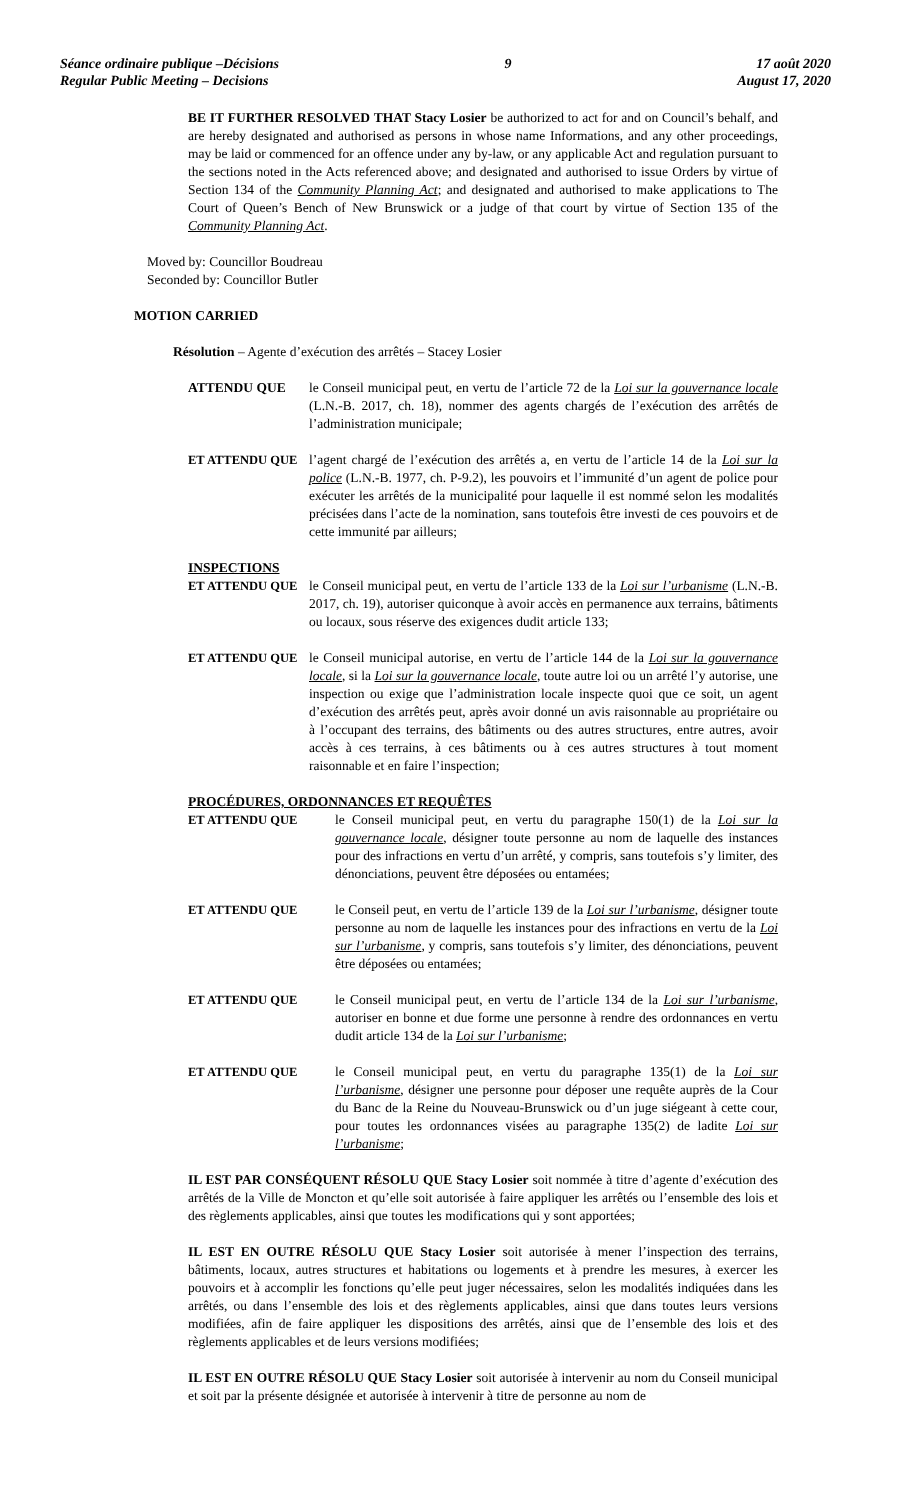Séance ordinaire publique –Décisions
Regular Public Meeting – Decisions
9 17 août 2020
August 17, 2020
BE IT FURTHER RESOLVED THAT Stacy Losier be authorized to act for and on Council’s behalf, and are hereby designated and authorised as persons in whose name Informations, and any other proceedings, may be laid or commenced for an offence under any by-law, or any applicable Act and regulation pursuant to the sections noted in the Acts referenced above; and designated and authorised to issue Orders by virtue of Section 134 of the Community Planning Act; and designated and authorised to make applications to The Court of Queen’s Bench of New Brunswick or a judge of that court by virtue of Section 135 of the Community Planning Act.
Moved by: Councillor Boudreau
Seconded by: Councillor Butler
MOTION CARRIED
Résolution – Agente d’exécution des arrêtés – Stacey Losier
ATTENDU QUE le Conseil municipal peut, en vertu de l’article 72 de la Loi sur la gouvernance locale (L.N.-B. 2017, ch. 18), nommer des agents chargés de l’exécution des arrêtés de l’administration municipale;
ET ATTENDU QUE l’agent chargé de l’exécution des arrêtés a, en vertu de l’article 14 de la Loi sur la police (L.N.-B. 1977, ch. P-9.2), les pouvoirs et l’immunité d’un agent de police pour exécuter les arrêtés de la municipalité pour laquelle il est nommé selon les modalités précisées dans l’acte de la nomination, sans toutefois être investi de ces pouvoirs et de cette immunité par ailleurs;
INSPECTIONS
ET ATTENDU QUE le Conseil municipal peut, en vertu de l’article 133 de la Loi sur l’urbanisme (L.N.-B. 2017, ch. 19), autoriser quiconque à avoir accès en permanence aux terrains, bâtiments ou locaux, sous réserve des exigences dudit article 133;
ET ATTENDU QUE le Conseil municipal autorise, en vertu de l’article 144 de la Loi sur la gouvernance locale, si la Loi sur la gouvernance locale, toute autre loi ou un arrêté l’y autorise, une inspection ou exige que l’administration locale inspecte quoi que ce soit, un agent d’exécution des arrêtés peut, après avoir donné un avis raisonnable au propriétaire ou à l’occupant des terrains, des bâtiments ou des autres structures, entre autres, avoir accès à ces terrains, à ces bâtiments ou à ces autres structures à tout moment raisonnable et en faire l’inspection;
PROCÉDURES, ORDONNANCES ET REQUÊTES
ET ATTENDU QUE le Conseil municipal peut, en vertu du paragraphe 150(1) de la Loi sur la gouvernance locale, désigner toute personne au nom de laquelle des instances pour des infractions en vertu d’un arrêté, y compris, sans toutefois s’y limiter, des dénonciations, peuvent être déposées ou entamées;
ET ATTENDU QUE le Conseil peut, en vertu de l’article 139 de la Loi sur l’urbanisme, désigner toute personne au nom de laquelle les instances pour des infractions en vertu de la Loi sur l’urbanisme, y compris, sans toutefois s’y limiter, des dénonciations, peuvent être déposées ou entamées;
ET ATTENDU QUE le Conseil municipal peut, en vertu de l’article 134 de la Loi sur l’urbanisme, autoriser en bonne et due forme une personne à rendre des ordonnances en vertu dudit article 134 de la Loi sur l’urbanisme;
ET ATTENDU QUE le Conseil municipal peut, en vertu du paragraphe 135(1) de la Loi sur l’urbanisme, désigner une personne pour déposer une requête auprès de la Cour du Banc de la Reine du Nouveau-Brunswick ou d’un juge siégeant à cette cour, pour toutes les ordonnances visées au paragraphe 135(2) de ladite Loi sur l’urbanisme;
IL EST PAR CONSÉQUENT RÉSOLU QUE Stacy Losier soit nommée à titre d’agente d’exécution des arrêtés de la Ville de Moncton et qu’elle soit autorisée à faire appliquer les arrêtés ou l’ensemble des lois et des règlements applicables, ainsi que toutes les modifications qui y sont apportées;
IL EST EN OUTRE RÉSOLU QUE Stacy Losier soit autorisée à mener l’inspection des terrains, bâtiments, locaux, autres structures et habitations ou logements et à prendre les mesures, à exercer les pouvoirs et à accomplir les fonctions qu’elle peut juger nécessaires, selon les modalités indiquées dans les arrêtés, ou dans l’ensemble des lois et des règlements applicables, ainsi que dans toutes leurs versions modifiées, afin de faire appliquer les dispositions des arrêtés, ainsi que de l’ensemble des lois et des règlements applicables et de leurs versions modifiées;
IL EST EN OUTRE RÉSOLU QUE Stacy Losier soit autorisée à intervenir au nom du Conseil municipal et soit par la présente désignée et autorisée à intervenir à titre de personne au nom de